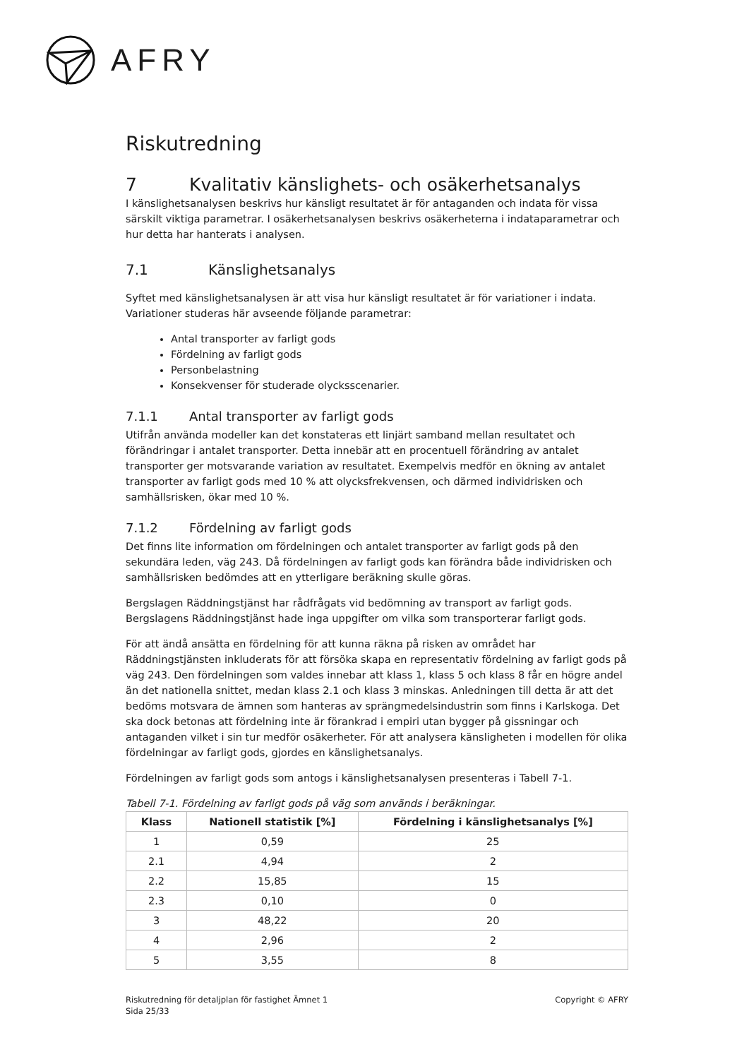AFRY
Riskutredning
7 Kvalitativ känslighets- och osäkerhetsanalys
I känslighetsanalysen beskrivs hur känsligt resultatet är för antaganden och indata för vissa särskilt viktiga parametrar. I osäkerhetsanalysen beskrivs osäkerheterna i indataparametrar och hur detta har hanterats i analysen.
7.1 Känslighetsanalys
Syftet med känslighetsanalysen är att visa hur känsligt resultatet är för variationer i indata. Variationer studeras här avseende följande parametrar:
Antal transporter av farligt gods
Fördelning av farligt gods
Personbelastning
Konsekvenser för studerade olycksscenarier.
7.1.1 Antal transporter av farligt gods
Utifrån använda modeller kan det konstateras ett linjärt samband mellan resultatet och förändringar i antalet transporter. Detta innebär att en procentuell förändring av antalet transporter ger motsvarande variation av resultatet. Exempelvis medför en ökning av antalet transporter av farligt gods med 10 % att olycksfrekvensen, och därmed individrisken och samhällsrisken, ökar med 10 %.
7.1.2 Fördelning av farligt gods
Det finns lite information om fördelningen och antalet transporter av farligt gods på den sekundära leden, väg 243. Då fördelningen av farligt gods kan förändra både individrisken och samhällsrisken bedömdes att en ytterligare beräkning skulle göras.
Bergslagen Räddningstjänst har rådfrågats vid bedömning av transport av farligt gods. Bergslagens Räddningstjänst hade inga uppgifter om vilka som transporterar farligt gods.
För att ändå ansätta en fördelning för att kunna räkna på risken av området har Räddningstjänsten inkluderats för att försöka skapa en representativ fördelning av farligt gods på väg 243. Den fördelningen som valdes innebar att klass 1, klass 5 och klass 8 får en högre andel än det nationella snittet, medan klass 2.1 och klass 3 minskas. Anledningen till detta är att det bedöms motsvara de ämnen som hanteras av sprängmedelsindustrin som finns i Karlskoga. Det ska dock betonas att fördelning inte är förankrad i empiri utan bygger på gissningar och antaganden vilket i sin tur medför osäkerheter. För att analysera känsligheten i modellen för olika fördelningar av farligt gods, gjordes en känslighetsanalys.
Fördelningen av farligt gods som antogs i känslighetsanalysen presenteras i Tabell 7-1.
Tabell 7-1. Fördelning av farligt gods på väg som används i beräkningar.
| Klass | Nationell statistik [%] | Fördelning i känslighetsanalys [%] |
| --- | --- | --- |
| 1 | 0,59 | 25 |
| 2.1 | 4,94 | 2 |
| 2.2 | 15,85 | 15 |
| 2.3 | 0,10 | 0 |
| 3 | 48,22 | 20 |
| 4 | 2,96 | 2 |
| 5 | 3,55 | 8 |
Riskutredning för detaljplan för fastighet Ämnet 1
Sida 25/33
Copyright © AFRY